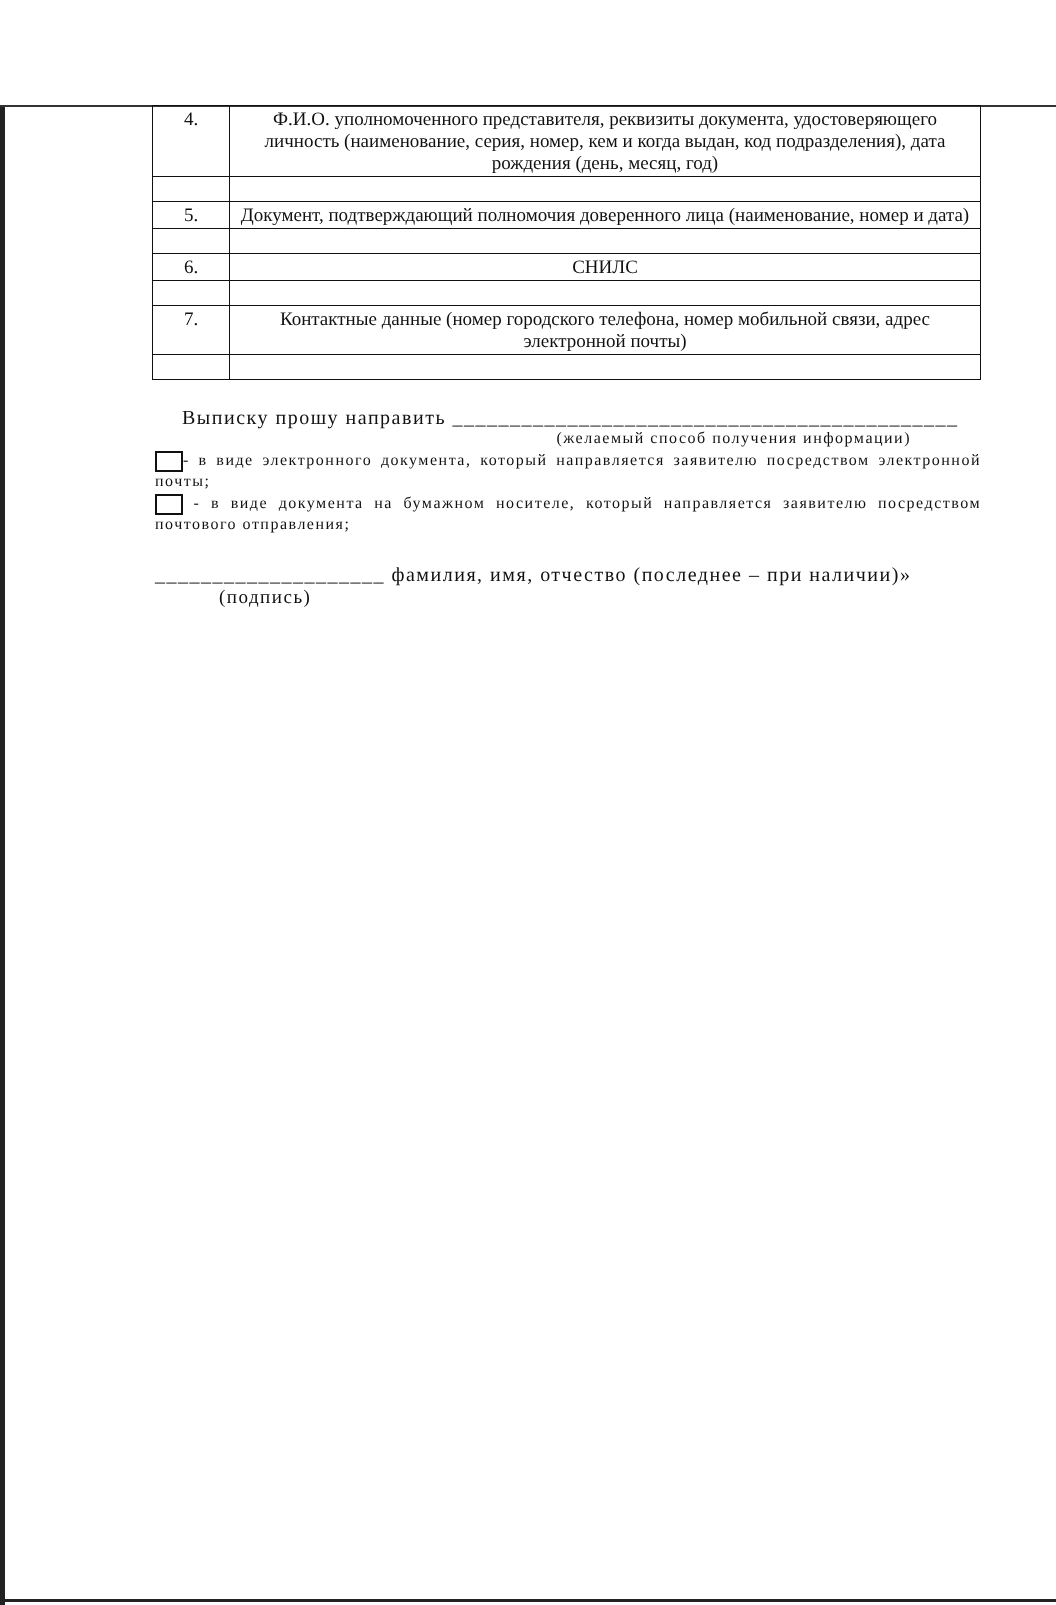| 4. | Ф.И.О. уполномоченного представителя, реквизиты документа, удостоверяющего личность (наименование, серия, номер, кем и когда выдан, код подразделения), дата рождения (день, месяц, год) |
| 5. | Документ, подтверждающий полномочия доверенного лица (наименование, номер и дата) |
| 6. | СНИЛС |
| 7. | Контактные данные (номер городского телефона, номер мобильной связи, адрес электронной почты) |
Выписку прошу направить ____________________________________________
(желаемый способ получения информации)
- в виде электронного документа, который направляется заявителю посредством электронной почты;
- в виде документа на бумажном носителе, который направляется заявителю посредством почтового отправления;
____________________ фамилия, имя, отчество (последнее – при наличии)»
(подпись)